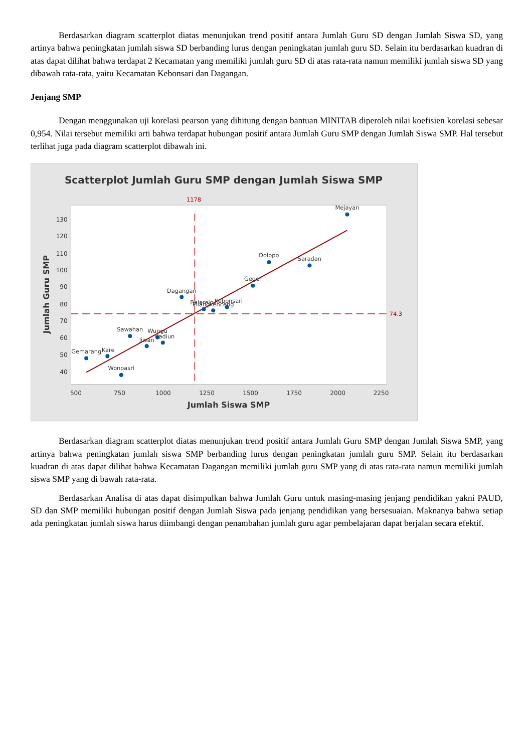Berdasarkan diagram scatterplot diatas menunjukan trend positif antara Jumlah Guru SD dengan Jumlah Siswa SD, yang artinya bahwa peningkatan jumlah siswa SD berbanding lurus dengan peningkatan jumlah guru SD. Selain itu berdasarkan kuadran di atas dapat dilihat bahwa terdapat 2 Kecamatan yang memiliki jumlah guru SD di atas rata-rata namun memiliki jumlah siswa SD yang dibawah rata-rata, yaitu Kecamatan Kebonsari dan Dagangan.
Jenjang SMP
Dengan menggunakan uji korelasi pearson yang dihitung dengan bantuan MINITAB diperoleh nilai koefisien korelasi sebesar 0,954. Nilai tersebut memiliki arti bahwa terdapat hubungan positif antara Jumlah Guru SMP dengan Jumlah Siswa SMP. Hal tersebut terlihat juga pada diagram scatterplot dibawah ini.
Scatterplot Jumlah Guru SMP dengan Jumlah Siswa SMP
130
120
110
100
90
80
70
60
50
40
500
750
1000
1250
1500
1750
2000
2250
Jumlah Siswa SMP
Jumlah Guru SMP
1178
74.3
Mejayan
Dolopo
Saradan
Geger
Dagangan
Balerejo
Pilangkenceng
Kebonsari
Sawahan
Wungu
Kadiun
Jiwan
Gemarang
Kare
Wonoasri
Berdasarkan diagram scatterplot diatas menunjukan trend positif antara Jumlah Guru SMP dengan Jumlah Siswa SMP, yang artinya bahwa peningkatan jumlah siswa SMP berbanding lurus dengan peningkatan jumlah guru SMP. Selain itu berdasarkan kuadran di atas dapat dilihat bahwa Kecamatan Dagangan memiliki jumlah guru SMP yang di atas rata-rata namun memiliki jumlah siswa SMP yang di bawah rata-rata.
Berdasarkan Analisa di atas dapat disimpulkan bahwa Jumlah Guru untuk masing-masing jenjang pendidikan yakni PAUD, SD dan SMP memiliki hubungan positif dengan Jumlah Siswa pada jenjang pendidikan yang bersesuaian. Maknanya bahwa setiap ada peningkatan jumlah siswa harus diimbangi dengan penambahan jumlah guru agar pembelajaran dapat berjalan secara efektif.